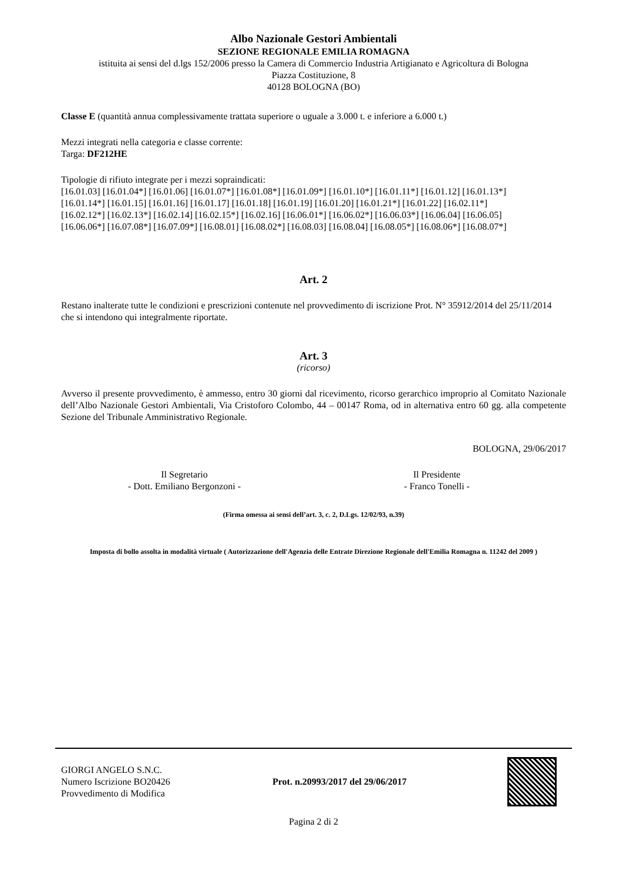Albo Nazionale Gestori Ambientali
SEZIONE REGIONALE EMILIA ROMAGNA
istituita ai sensi del d.lgs 152/2006 presso la Camera di Commercio Industria Artigianato e Agricoltura di Bologna
Piazza Costituzione, 8
40128 BOLOGNA (BO)
Classe E (quantità annua complessivamente trattata superiore o uguale a 3.000 t. e inferiore a 6.000 t.)
Mezzi integrati nella categoria e classe corrente:
Targa: DF212HE
Tipologie di rifiuto integrate per i mezzi sopraindicati:
[16.01.03] [16.01.04*] [16.01.06] [16.01.07*] [16.01.08*] [16.01.09*] [16.01.10*] [16.01.11*] [16.01.12] [16.01.13*]
[16.01.14*] [16.01.15] [16.01.16] [16.01.17] [16.01.18] [16.01.19] [16.01.20] [16.01.21*] [16.01.22] [16.02.11*]
[16.02.12*] [16.02.13*] [16.02.14] [16.02.15*] [16.02.16] [16.06.01*] [16.06.02*] [16.06.03*] [16.06.04] [16.06.05]
[16.06.06*] [16.07.08*] [16.07.09*] [16.08.01] [16.08.02*] [16.08.03] [16.08.04] [16.08.05*] [16.08.06*] [16.08.07*]
Art. 2
Restano inalterate tutte le condizioni e prescrizioni contenute nel provvedimento di iscrizione Prot. N° 35912/2014 del 25/11/2014 che si intendono qui integralmente riportate.
Art. 3
(ricorso)
Avverso il presente provvedimento, è ammesso, entro 30 giorni dal ricevimento, ricorso gerarchico improprio al Comitato Nazionale dell’Albo Nazionale Gestori Ambientali, Via Cristoforo Colombo, 44 – 00147 Roma, od in alternativa entro 60 gg. alla competente Sezione del Tribunale Amministrativo Regionale.
BOLOGNA, 29/06/2017
Il Segretario
- Dott. Emiliano Bergonzoni -
Il Presidente
- Franco Tonelli -
(Firma omessa ai sensi dell’art. 3, c. 2, D.Lgs. 12/02/93, n.39)
Imposta di bollo assolta in modalità virtuale ( Autorizzazione dell'Agenzia delle Entrate Direzione Regionale dell'Emilia Romagna n. 11242 del 2009 )
GIORGI ANGELO S.N.C.
Numero Iscrizione BO20426
Provvedimento di Modifica
Prot. n.20993/2017 del 29/06/2017
Pagina 2 di 2